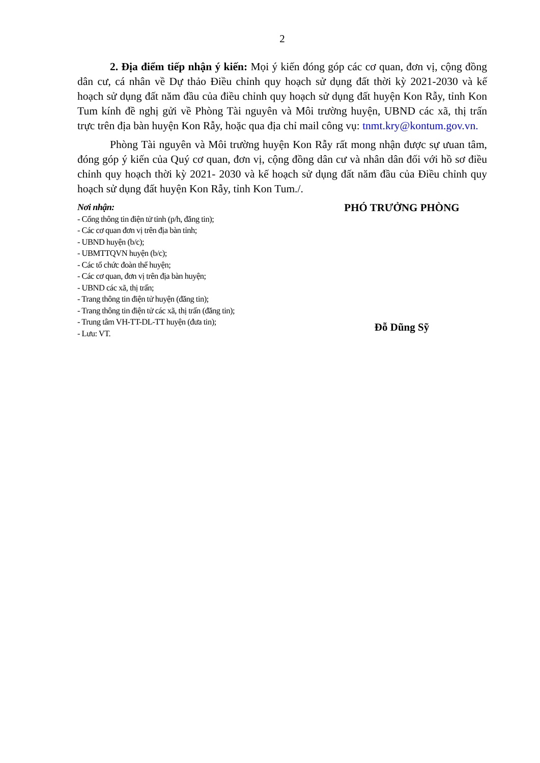2
2. Địa điểm tiếp nhận ý kiến: Mọi ý kiến đóng góp các cơ quan, đơn vị, cộng đồng dân cư, cá nhân về Dự thảo Điều chỉnh quy hoạch sử dụng đất thời kỳ 2021-2030 và kế hoạch sử dụng đất năm đầu của điều chỉnh quy hoạch sử dụng đất huyện Kon Rẫy, tỉnh Kon Tum kính đề nghị gửi về Phòng Tài nguyên và Môi trường huyện, UBND các xã, thị trấn trực trên địa bàn huyện Kon Rẫy, hoặc qua địa chỉ mail công vụ: tnmt.kry@kontum.gov.vn.
Phòng Tài nguyên và Môi trường huyện Kon Rẫy rất mong nhận được sự ưuan tâm, đóng góp ý kiến của Quý cơ quan, đơn vị, cộng đồng dân cư và nhân dân đối với hồ sơ điều chỉnh quy hoạch thời kỳ 2021- 2030 và kế hoạch sử dụng đất năm đầu của Điều chỉnh quy hoạch sử dụng đất huyện Kon Rẫy, tỉnh Kon Tum./.
Nơi nhận:
- Cổng thông tin điện tử tỉnh (p/h, đăng tin);
- Các cơ quan đơn vị trên địa bàn tỉnh;
- UBND huyện (b/c);
- UBMTTQVN huyện (b/c);
- Các tổ chức đoàn thể huyện;
- Các cơ quan, đơn vị trên địa bàn huyện;
- UBND các xã, thị trấn;
- Trang thông tin điện tử huyện (đăng tin);
- Trang thông tin điện tử các xã, thị trấn (đăng tin);
- Trung tâm VH-TT-DL-TT huyện (đưa tin);
- Lưu: VT.
PHÓ TRƯỞNG PHÒNG
Đỗ Dũng Sỹ